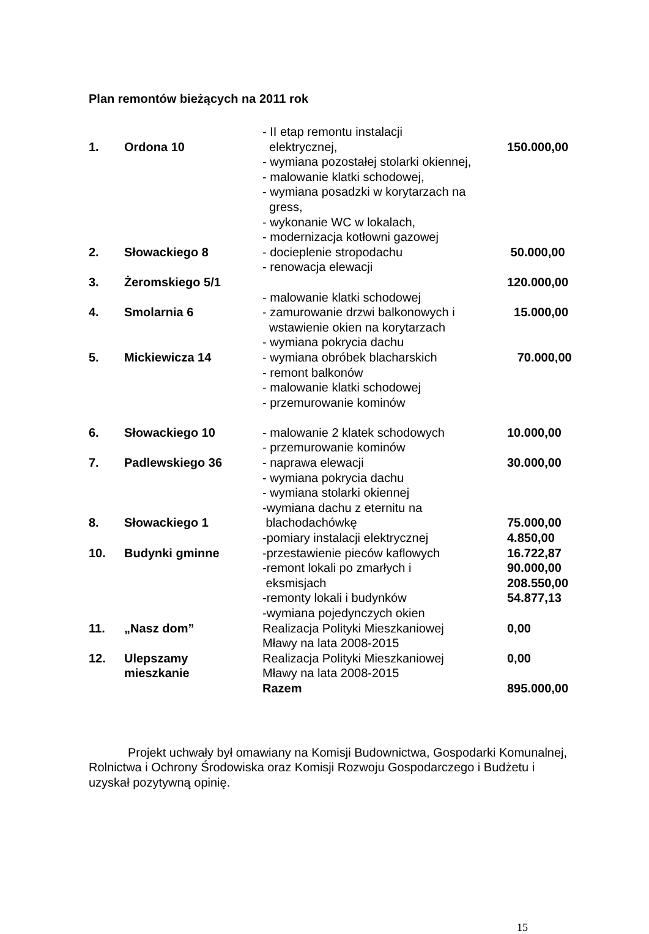Plan remontów bieżących na 2011 rok
| 1. | Ordona 10 | - II etap remontu instalacji elektrycznej, - wymiana pozostałej stolarki okiennej, - malowanie klatki schodowej, - wymiana posadzki w korytarzach na gress, - wykonanie WC w lokalach, - modernizacja kotłowni gazowej | 150.000,00 |
| 2. | Słowackiego 8 | - docieplenie stropodachu - renowacja elewacji | 50.000,00 |
| 3. | Żeromskiego 5/1 | | 120.000,00 |
| 4. | Smolarnia 6 | - malowanie klatki schodowej - zamurowanie drzwi balkonowych i wstawienie okien na korytarzach | 15.000,00 |
| 5. | Mickiewicza 14 | - wymiana pokrycia dachu - wymiana obróbek blacharskich - remont balkonów - malowanie klatki schodowej - przemurowanie kominów | 70.000,00 |
| 6. | Słowackiego 10 | - malowanie 2 klatek schodowych - przemurowanie kominów | 10.000,00 |
| 7. | Padlewskiego 36 | - naprawa elewacji - wymiana pokrycia dachu - wymiana stolarki okiennej | 30.000,00 |
| 8. | Słowackiego 1 | -wymiana dachu z eternitu na blachodachówkę | 75.000,00 |
| 10. | Budynki gminne | -pomiary instalacji elektrycznej -przestawienie pieców kaflowych -remont lokali po zmarłych i eksmisjach -remonty lokali i budynków -wymiana pojedynczych okien | 4.850,00 16.722,87 90.000,00 208.550,00 54.877,13 |
| 11. | „Nasz dom” | Realizacja Polityki Mieszkaniowej Mławy na lata 2008-2015 | 0,00 |
| 12. | Ulepszamy mieszkanie | Realizacja Polityki Mieszkaniowej Mławy na lata 2008-2015 | 0,00 |
| | | Razem | 895.000,00 |
Projekt uchwały był omawiany na Komisji Budownictwa, Gospodarki Komunalnej, Rolnictwa i Ochrony Środowiska oraz Komisji Rozwoju Gospodarczego i Budżetu i uzyskał pozytywną opinię.
15